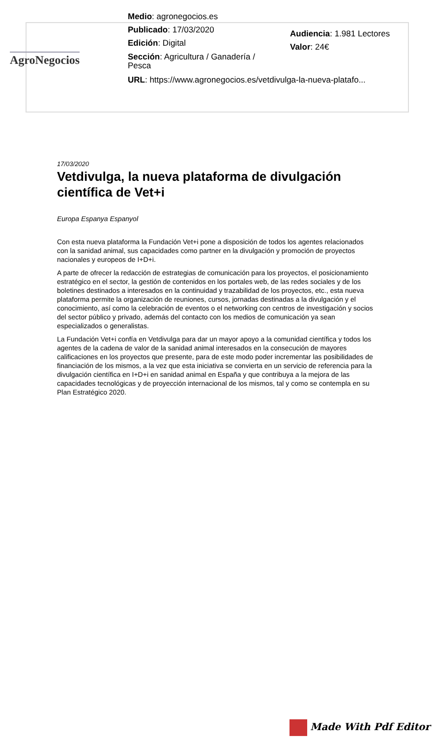AgroNegocios
Medio: agronegocios.es
Publicado: 17/03/2020
Edición: Digital
Sección: Agricultura / Ganadería / Pesca
URL: https://www.agronegocios.es/vetdivulga-la-nueva-platafo...
Audiencia: 1.981 Lectores
Valor: 24€
17/03/2020
Vetdivulga, la nueva plataforma de divulgación científica de Vet+i
Europa Espanya Espanyol
Con esta nueva plataforma la Fundación Vet+i pone a disposición de todos los agentes relacionados con la sanidad animal, sus capacidades como partner en la divulgación y promoción de proyectos nacionales y europeos de I+D+i.
A parte de ofrecer la redacción de estrategias de comunicación para los proyectos, el posicionamiento estratégico en el sector, la gestión de contenidos en los portales web, de las redes sociales y de los boletines destinados a interesados en la continuidad y trazabilidad de los proyectos, etc., esta nueva plataforma permite la organización de reuniones, cursos, jornadas destinadas a la divulgación y el conocimiento, así como la celebración de eventos o el networking con centros de investigación y socios del sector público y privado, además del contacto con los medios de comunicación ya sean especializados o generalistas.
La Fundación Vet+i confía en Vetdivulga para dar un mayor apoyo a la comunidad científica y todos los agentes de la cadena de valor de la sanidad animal interesados en la consecución de mayores calificaciones en los proyectos que presente, para de este modo poder incrementar las posibilidades de financiación de los mismos, a la vez que esta iniciativa se convierta en un servicio de referencia para la divulgación científica en I+D+i en sanidad animal en España y que contribuya a la mejora de las capacidades tecnológicas y de proyección internacional de los mismos, tal y como se contempla en su Plan Estratégico 2020.
Made With Pdf Editor